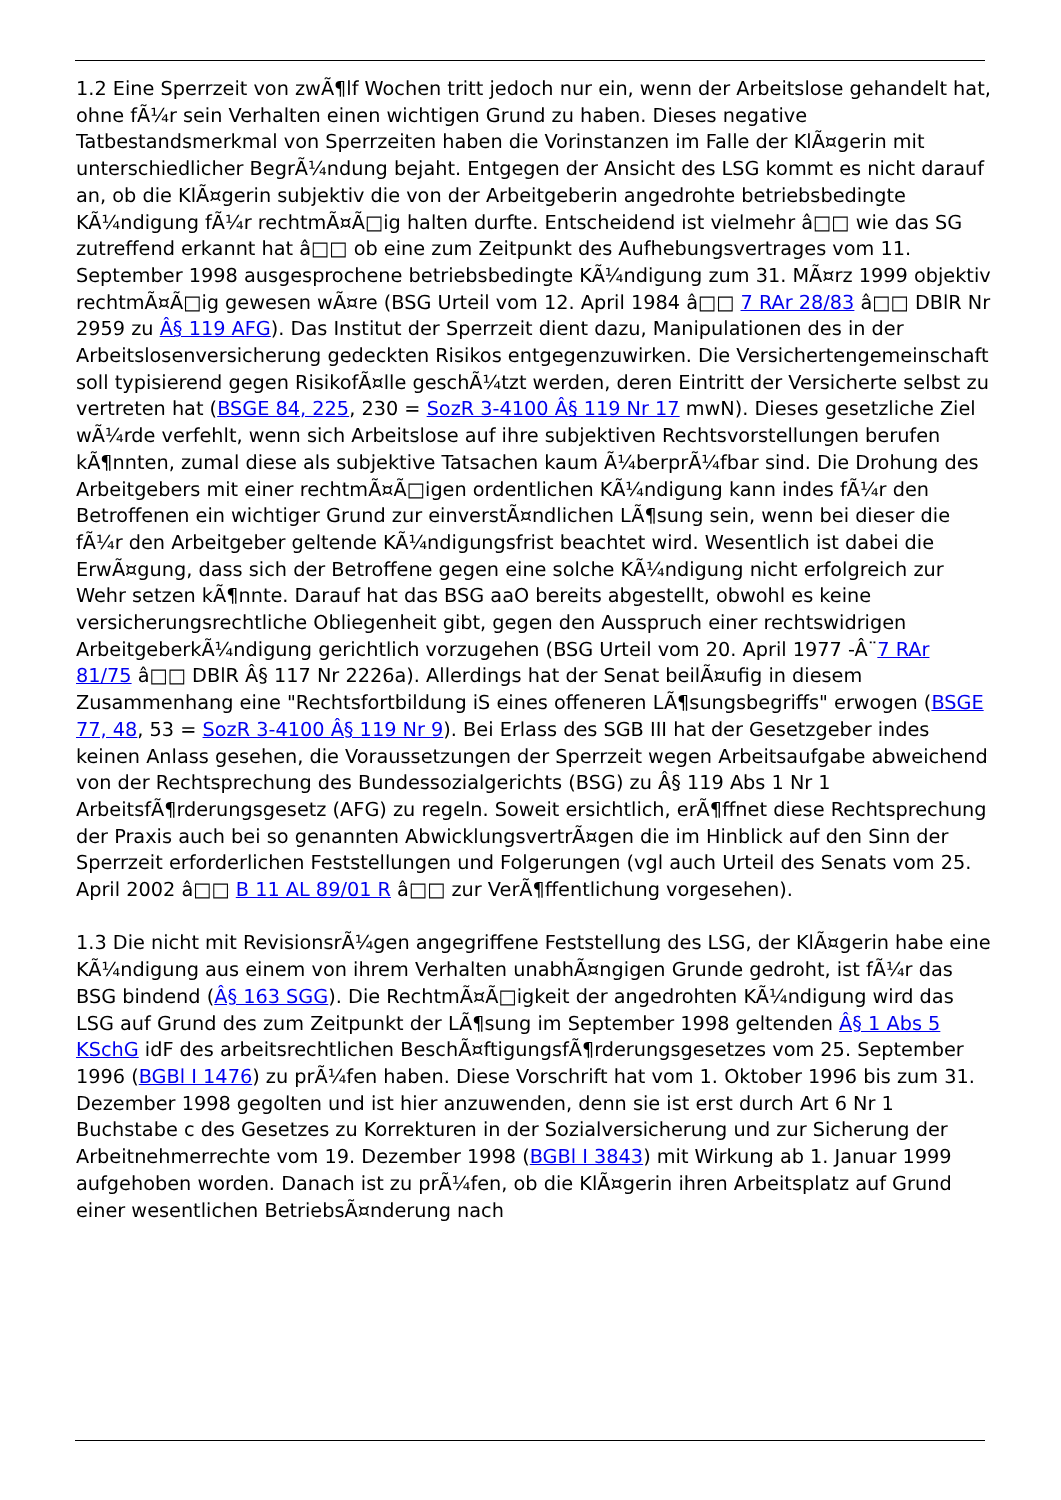1.2 Eine Sperrzeit von zwÃ¶lf Wochen tritt jedoch nur ein, wenn der Arbeitslose gehandelt hat, ohne fÃ¼r sein Verhalten einen wichtigen Grund zu haben. Dieses negative Tatbestandsmerkmal von Sperrzeiten haben die Vorinstanzen im Falle der KlÃ¤gerin mit unterschiedlicher BegrÃ¼ndung bejaht. Entgegen der Ansicht des LSG kommt es nicht darauf an, ob die KlÃ¤gerin subjektiv die von der Arbeitgeberin angedrohte betriebsbedingte KÃ¼ndigung fÃ¼r rechtmÃ¤Ã□ig halten durfte. Entscheidend ist vielmehr â□□ wie das SG zutreffend erkannt hat â□□ ob eine zum Zeitpunkt des Aufhebungsvertrages vom 11. September 1998 ausgesprochene betriebsbedingte KÃ¼ndigung zum 31. MÃ¤rz 1999 objektiv rechtmÃ¤Ã□ig gewesen wÃ¤re (BSG Urteil vom 12. April 1984 â□□ 7 RAr 28/83 â□□ DBlR Nr 2959 zu Â§ 119 AFG). Das Institut der Sperrzeit dient dazu, Manipulationen des in der Arbeitslosenversicherung gedeckten Risikos entgegenzuwirken. Die Versichertengemeinschaft soll typisierend gegen RisikofÃ¤lle geschÃ¼tzt werden, deren Eintritt der Versicherte selbst zu vertreten hat (BSGE 84, 225, 230 = SozR 3-4100 Â§ 119 Nr 17 mwN). Dieses gesetzliche Ziel wÃ¼rde verfehlt, wenn sich Arbeitslose auf ihre subjektiven Rechtsvorstellungen berufen kÃ¶nnten, zumal diese als subjektive Tatsachen kaum Ã¼berprÃ¼fbar sind. Die Drohung des Arbeitgebers mit einer rechtmÃ¤Ã□igen ordentlichen KÃ¼ndigung kann indes fÃ¼r den Betroffenen ein wichtiger Grund zur einverstÃ¤ndlichen LÃ¶sung sein, wenn bei dieser die fÃ¼r den Arbeitgeber geltende KÃ¼ndigungsfrist beachtet wird. Wesentlich ist dabei die ErwÃ¤gung, dass sich der Betroffene gegen eine solche KÃ¼ndigung nicht erfolgreich zur Wehr setzen kÃ¶nnte. Darauf hat das BSG aaO bereits abgestellt, obwohl es keine versicherungsrechtliche Obliegenheit gibt, gegen den Ausspruch einer rechtswidrigen ArbeitgeberkÃ¼ndigung gerichtlich vorzugehen (BSG Urteil vom 20. April 1977 -Â¨7 RAr 81/75 â□□ DBlR Â§ 117 Nr 2226a). Allerdings hat der Senat beilÃ¤ufig in diesem Zusammenhang eine "Rechtsfortbildung iS eines offeneren LÃ¶sungsbegriffs" erwogen (BSGE 77, 48, 53 = SozR 3-4100 Â§ 119 Nr 9). Bei Erlass des SGB III hat der Gesetzgeber indes keinen Anlass gesehen, die Voraussetzungen der Sperrzeit wegen Arbeitsaufgabe abweichend von der Rechtsprechung des Bundessozialgerichts (BSG) zu Â§ 119 Abs 1 Nr 1 ArbeitsfÃ¶rderungsgesetz (AFG) zu regeln. Soweit ersichtlich, erÃ¶ffnet diese Rechtsprechung der Praxis auch bei so genannten AbwicklungsvertrÃ¤gen die im Hinblick auf den Sinn der Sperrzeit erforderlichen Feststellungen und Folgerungen (vgl auch Urteil des Senats vom 25. April 2002 â□□ B 11 AL 89/01 R â□□ zur VerÃ¶ffentlichung vorgesehen).
1.3 Die nicht mit RevisionsrÃ¼gen angegriffene Feststellung des LSG, der KlÃ¤gerin habe eine KÃ¼ndigung aus einem von ihrem Verhalten unabhÃ¤ngigen Grunde gedroht, ist fÃ¼r das BSG bindend (Â§ 163 SGG). Die RechtmÃ¤Ã□igkeit der angedrohten KÃ¼ndigung wird das LSG auf Grund des zum Zeitpunkt der LÃ¶sung im September 1998 geltenden Â§ 1 Abs 5 KSchG idF des arbeitsrechtlichen BeschÃ¤ftigungsfÃ¶rderungsgesetzes vom 25. September 1996 (BGBl I 1476) zu prÃ¼fen haben. Diese Vorschrift hat vom 1. Oktober 1996 bis zum 31. Dezember 1998 gegolten und ist hier anzuwenden, denn sie ist erst durch Art 6 Nr 1 Buchstabe c des Gesetzes zu Korrekturen in der Sozialversicherung und zur Sicherung der Arbeitnehmerrechte vom 19. Dezember 1998 (BGBl I 3843) mit Wirkung ab 1. Januar 1999 aufgehoben worden. Danach ist zu prÃ¼fen, ob die KlÃ¤gerin ihren Arbeitsplatz auf Grund einer wesentlichen BetriebsÃ¤nderung nach